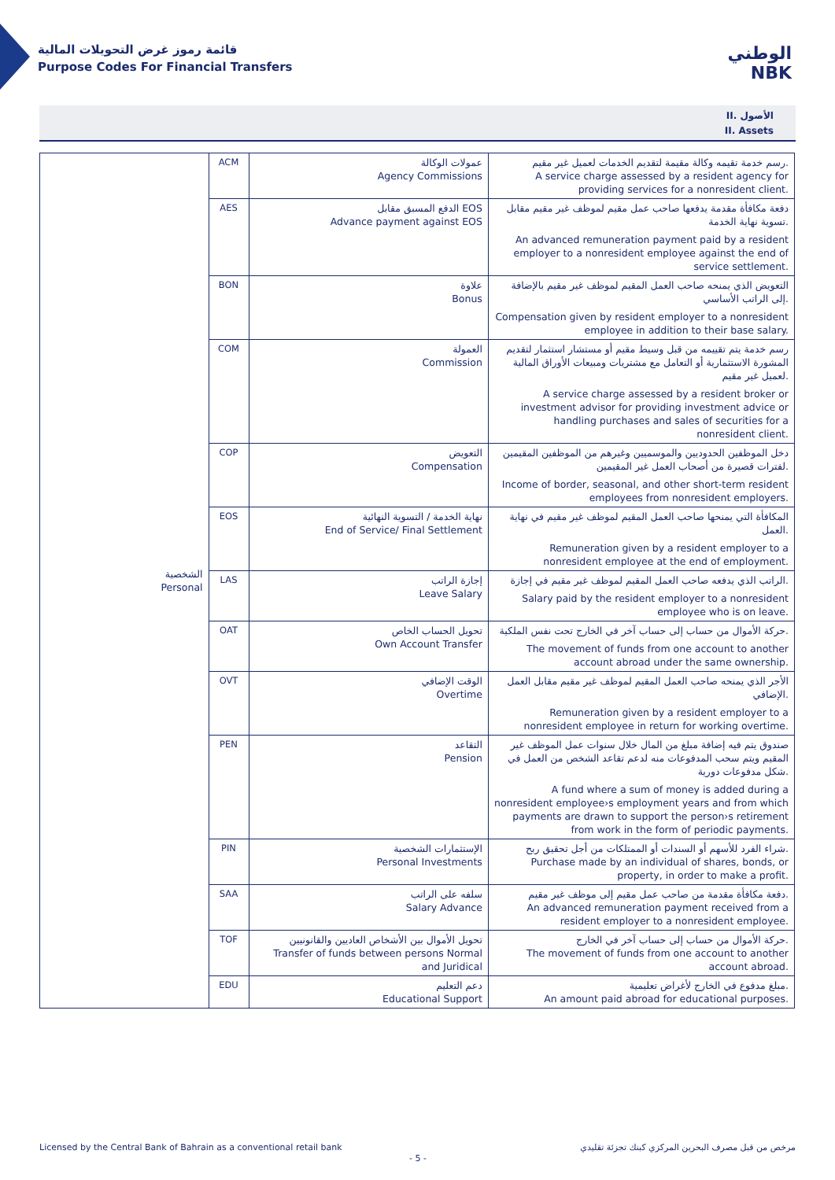قائمة رموز غرض التحويلات المالية
Purpose Codes For Financial Transfers
الوطني
NBK
II. الأصول
II. Assets
| الشخصية Personal | ACM | عمولات الوكالة Agency Commissions | رسم خدمة تقيمه وكالة مقيمة لتقديم الخدمات لعميل غير مقيم. A service charge assessed by a resident agency for providing services for a nonresident client. |
| | AES | الدفع المسبق مقابل EOS Advance payment against EOS | دفعة مكافأة مقدمة يدفعها صاحب عمل مقيم لموظف غير مقيم مقابل تسوية نهاية الخدمة. An advanced remuneration payment paid by a resident employer to a nonresident employee against the end of service settlement. |
| | BON | علاوة Bonus | التعويض الذي يمنحه صاحب العمل المقيم لموظف غير مقيم بالإضافة إلى الراتب الأساسي. Compensation given by resident employer to a nonresident employee in addition to their base salary. |
| | COM | العمولة Commission | رسم خدمة يتم تقييمه من قبل وسيط مقيم أو مستشار استثمار لتقديم المشورة الاستثمارية أو التعامل مع مشتريات ومبيعات الأوراق المالية لعميل غير مقيم. A service charge assessed by a resident broker or investment advisor for providing investment advice or handling purchases and sales of securities for a nonresident client. |
| | COP | التعويض Compensation | دخل الموظفين الحدوديين والموسميين وغيرهم من الموظفين المقيمين لفترات قصيرة من أصحاب العمل غير المقيمين. Income of border, seasonal, and other short-term resident employees from nonresident employers. |
| | EOS | نهاية الخدمة / التسوية النهائية End of Service/ Final Settlement | المكافأة التي يمنحها صاحب العمل المقيم لموظف غير مقيم في نهاية العمل. Remuneration given by a resident employer to a nonresident employee at the end of employment. |
| | LAS | إجازة الراتب Leave Salary | الراتب الذي يدفعه صاحب العمل المقيم لموظف غير مقيم في إجازة. Salary paid by the resident employer to a nonresident employee who is on leave. |
| | OAT | تحويل الحساب الخاص Own Account Transfer | حركة الأموال من حساب إلى حساب آخر في الخارج تحت نفس الملكية. The movement of funds from one account to another account abroad under the same ownership. |
| | OVT | الوقت الإضافي Overtime | الأجر الذي يمنحه صاحب العمل المقيم لموظف غير مقيم مقابل العمل الإضافي. Remuneration given by a resident employer to a nonresident employee in return for working overtime. |
| | PEN | التقاعد Pension | صندوق يتم فيه إضافة مبلغ من المال خلال سنوات عمل الموظف غير المقيم ويتم سحب المدفوعات منه لدعم تقاعد الشخص من العمل في شكل مدفوعات دورية. A fund where a sum of money is added during a nonresident employee›s employment years and from which payments are drawn to support the person›s retirement from work in the form of periodic payments. |
| | PIN | الإستثمارات الشخصية Personal Investments | شراء الفرد للأسهم أو السندات أو الممتلكات من أجل تحقيق ربح. Purchase made by an individual of shares, bonds, or property, in order to make a profit. |
| | SAA | سلفه على الراتب Salary Advance | دفعة مكافأة مقدمة من صاحب عمل مقيم إلى موظف غير مقيم. An advanced remuneration payment received from a resident employer to a nonresident employee. |
| | TOF | تحويل الأموال بين الأشخاص العاديين والقانونيين Transfer of funds between persons Normal and Juridical | حركة الأموال من حساب إلى حساب آخر في الخارج. The movement of funds from one account to another account abroad. |
| | EDU | دعم التعليم Educational Support | مبلغ مدفوع في الخارج لأغراض تعليمية. An amount paid abroad for educational purposes. |
Licensed by the Central Bank of Bahrain as a conventional retail bank مرخص من قبل مصرف البحرين المركزي كبنك تجزئة تقليدي
- 5 -